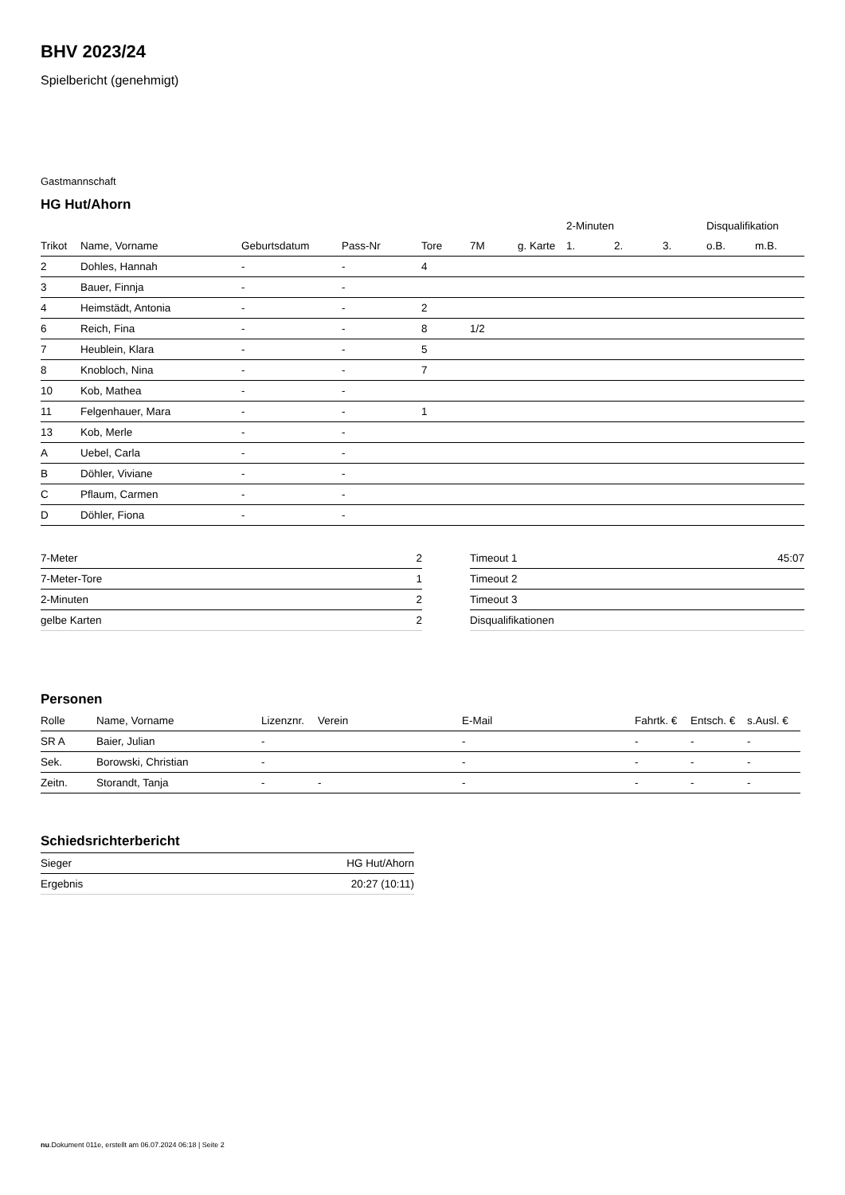BHV 2023/24
Spielbericht (genehmigt)
Gastmannschaft
HG Hut/Ahorn
| | | | | | | | 2-Minuten | | | Disqualifikation | |
| --- | --- | --- | --- | --- | --- | --- | --- | --- | --- | --- | --- |
| Trikot | Name, Vorname | Geburtsdatum | Pass-Nr | Tore | 7M | g. Karte | 1. | 2. | 3. | o.B. | m.B. |
| 2 | Dohles, Hannah | - | - | 4 | | | | | | | |
| 3 | Bauer, Finnja | - | - | | | | | | | | |
| 4 | Heimstädt, Antonia | - | - | 2 | | | | | | | |
| 6 | Reich, Fina | - | - | 8 | 1/2 | | | | | | |
| 7 | Heublein, Klara | - | - | 5 | | | | | | | |
| 8 | Knobloch, Nina | - | - | 7 | | | | | | | |
| 10 | Kob, Mathea | - | - | | | | | | | | |
| 11 | Felgenhauer, Mara | - | - | 1 | | | | | | | |
| 13 | Kob, Merle | - | - | | | | | | | | |
| A | Uebel, Carla | - | - | | | | | | | | |
| B | Döhler, Viviane | - | - | | | | | | | | |
| C | Pflaum, Carmen | - | - | | | | | | | | |
| D | Döhler, Fiona | - | - | | | | | | | | |
| 7-Meter | 2 |
| 7-Meter-Tore | 1 |
| 2-Minuten | 2 |
| gelbe Karten | 2 |
| Timeout 1 | 45:07 |
| Timeout 2 | |
| Timeout 3 | |
| Disqualifikationen | |
Personen
| Rolle | Name, Vorname | Lizenznr. | Verein | E-Mail | Fahrtk. € | Entsch. € | s.Ausl. € |
| --- | --- | --- | --- | --- | --- | --- | --- |
| SR A | Baier, Julian | - | | - | - | - | - |
| Sek. | Borowski, Christian | - | | - | - | - | - |
| Zeitn. | Storandt, Tanja | - | - | - | - | - | - |
Schiedsrichterbericht
| Sieger | HG Hut/Ahorn |
| Ergebnis | 20:27 (10:11) |
nu.Dokument 011e, erstellt am 06.07.2024 06:18 | Seite 2